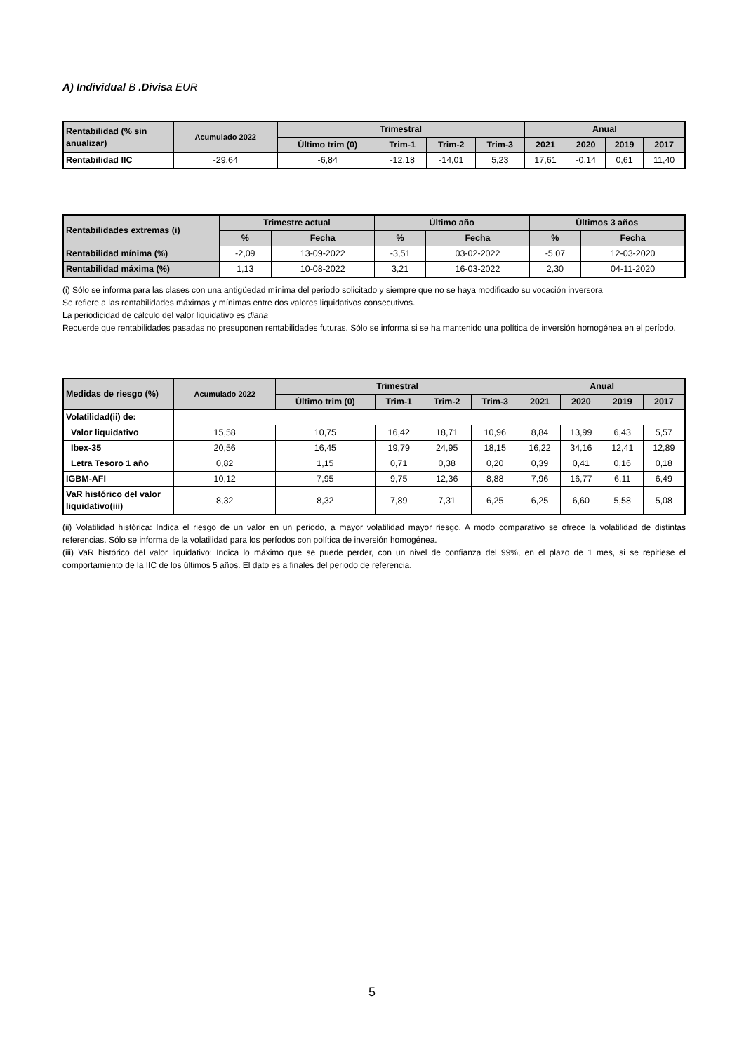A) Individual B .Divisa EUR
| Rentabilidad (% sin anualizar) | Acumulado 2022 | Trimestral | | | | Anual | | | |
| --- | --- | --- | --- | --- | --- | --- | --- | --- | --- |
| | | Último trim (0) | Trim-1 | Trim-2 | Trim-3 | 2021 | 2020 | 2019 | 2017 |
| Rentabilidad IIC | -29,64 | -6,84 | -12,18 | -14,01 | 5,23 | 17,61 | -0,14 | 0,61 | 11,40 |
| Rentabilidades extremas (i) | Trimestre actual | | Último año | | Últimos 3 años | |
| --- | --- | --- | --- | --- | --- | --- |
| | % | Fecha | % | Fecha | % | Fecha |
| Rentabilidad mínima (%) | -2,09 | 13-09-2022 | -3,51 | 03-02-2022 | -5,07 | 12-03-2020 |
| Rentabilidad máxima (%) | 1,13 | 10-08-2022 | 3,21 | 16-03-2022 | 2,30 | 04-11-2020 |
(i) Sólo se informa para las clases con una antigüedad mínima del periodo solicitado y siempre que no se haya modificado su vocación inversora
Se refiere a las rentabilidades máximas y mínimas entre dos valores liquidativos consecutivos.
La periodicidad de cálculo del valor liquidativo es diaria
Recuerde que rentabilidades pasadas no presuponen rentabilidades futuras. Sólo se informa si se ha mantenido una política de inversión homogénea en el período.
| Medidas de riesgo (%) | Acumulado 2022 | Trimestral | | | | Anual | | | |
| --- | --- | --- | --- | --- | --- | --- | --- | --- | --- |
| | | Último trim (0) | Trim-1 | Trim-2 | Trim-3 | 2021 | 2020 | 2019 | 2017 |
| Volatilidad(ii) de: | | | | | | | | | |
| Valor liquidativo | 15,58 | 10,75 | 16,42 | 18,71 | 10,96 | 8,84 | 13,99 | 6,43 | 5,57 |
| Ibex-35 | 20,56 | 16,45 | 19,79 | 24,95 | 18,15 | 16,22 | 34,16 | 12,41 | 12,89 |
| Letra Tesoro 1 año | 0,82 | 1,15 | 0,71 | 0,38 | 0,20 | 0,39 | 0,41 | 0,16 | 0,18 |
| IGBM-AFI | 10,12 | 7,95 | 9,75 | 12,36 | 8,88 | 7,96 | 16,77 | 6,11 | 6,49 |
| VaR histórico del valor liquidativo(iii) | 8,32 | 8,32 | 7,89 | 7,31 | 6,25 | 6,25 | 6,60 | 5,58 | 5,08 |
(ii) Volatilidad histórica: Indica el riesgo de un valor en un periodo, a mayor volatilidad mayor riesgo. A modo comparativo se ofrece la volatilidad de distintas referencias. Sólo se informa de la volatilidad para los períodos con política de inversión homogénea.
(iii) VaR histórico del valor liquidativo: Indica lo máximo que se puede perder, con un nivel de confianza del 99%, en el plazo de 1 mes, si se repitiese el comportamiento de la IIC de los últimos 5 años. El dato es a finales del periodo de referencia.
5